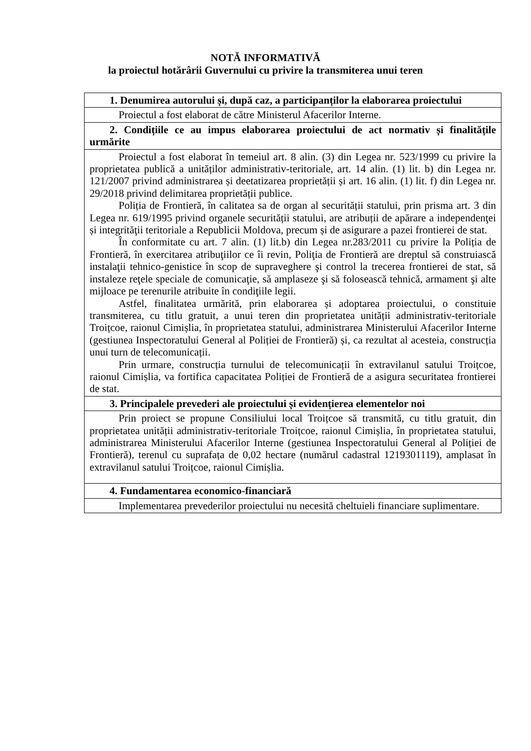NOTĂ INFORMATIVĂ
la proiectul hotărârii Guvernului cu privire la transmiterea unui teren
| 1. Denumirea autorului și, după caz, a participanților la elaborarea proiectului |
| --- |
| Proiectul a fost elaborat de către Ministerul Afacerilor Interne. |
| 2. Condițiile ce au impus elaborarea proiectului de act normativ și finalitățile urmărite |
| Proiectul a fost elaborat în temeiul art. 8 alin. (3) din Legea nr. 523/1999 cu privire la proprietatea publică a unităților administrativ-teritoriale, art. 14 alin. (1) lit. b) din Legea nr. 121/2007 privind administrarea și deetatizarea proprietății și art. 16 alin. (1) lit. f) din Legea nr. 29/2018 privind delimitarea proprietății publice. Poliția de Frontieră, în calitatea sa de organ al securității statului, prin prisma art. 3 din Legea nr. 619/1995 privind organele securității statului, are atribuții de apărare a independenţei și integrităţii teritoriale a Republicii Moldova, precum și de asigurare a pazei frontierei de stat. În conformitate cu art. 7 alin. (1) lit.b) din Legea nr.283/2011 cu privire la Poliția de Frontieră, în exercitarea atribuţiilor ce îi revin, Poliţia de Frontieră are dreptul să construiască instalaţii tehnico-genistice în scop de supraveghere şi control la trecerea frontierei de stat, să instaleze reţele speciale de comunicaţie, să amplaseze şi să folosească tehnică, armament şi alte mijloace pe terenurile atribuite în condiţiile legii. Astfel, finalitatea urmărită, prin elaborarea și adoptarea proiectului, o constituie transmiterea, cu titlu gratuit, a unui teren din proprietatea unității administrativ-teritoriale Troițcoe, raionul Cimișlia, în proprietatea statului, administrarea Ministerului Afacerilor Interne (gestiunea Inspectoratului General al Poliției de Frontieră) și, ca rezultat al acesteia, construcția unui turn de telecomunicații. Prin urmare, construcția turnului de telecomunicații în extravilanul satului Troițcoe, raionul Cimișlia, va fortifica capacitatea Poliției de Frontieră de a asigura securitatea frontierei de stat. |
| 3. Principalele prevederi ale proiectului și evidențierea elementelor noi |
| Prin proiect se propune Consiliului local Troițcoe să transmită, cu titlu gratuit, din proprietatea unității administrativ-teritoriale Troițcoe, raionul Cimișlia, în proprietatea statului, administrarea Ministerului Afacerilor Interne (gestiunea Inspectoratului General al Poliției de Frontieră), terenul cu suprafața de 0,02 hectare (numărul cadastral 1219301119), amplasat în extravilanul satului Troițcoe, raionul Cimișlia. |
| 4. Fundamentarea economico-financiară |
| Implementarea prevederilor proiectului nu necesită cheltuieli financiare suplimentare. |